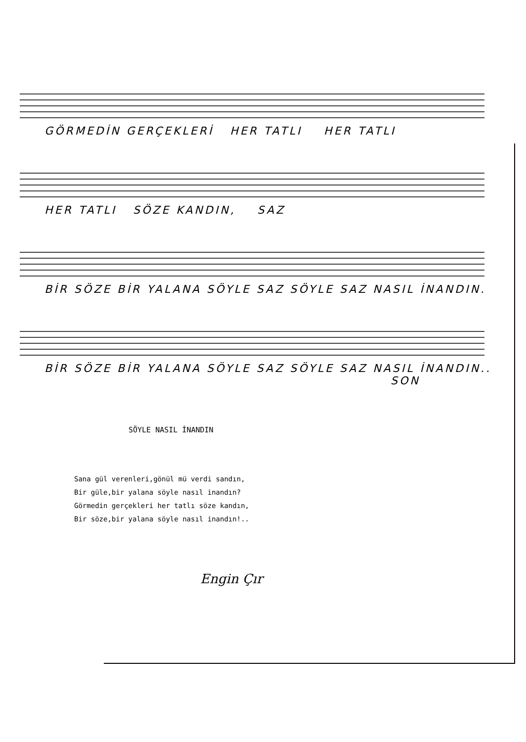GÖRMEDİN GERÇEKLERİ HER TATLI HER TATLI
HER TATLI SÖZE KANDIN, SAZ
BİR SÖZE BİR YALANA SÖYLE SAZ SÖYLE SAZ NASIL İNANDIN.
BİR SÖZE BİR YALANA SÖYLE SAZ SÖYLE SAZ NASIL İNANDIN..
SON
SÖYLE NASIL İNANDIN
Sana gül verenleri,gönül mü verdi sandın,
Bir güle,bir yalana söyle nasıl inandın?
Görmedin gerçekleri her tatlı söze kandın,
Bir söze,bir yalana söyle nasıl inandın!..
Engin Çır